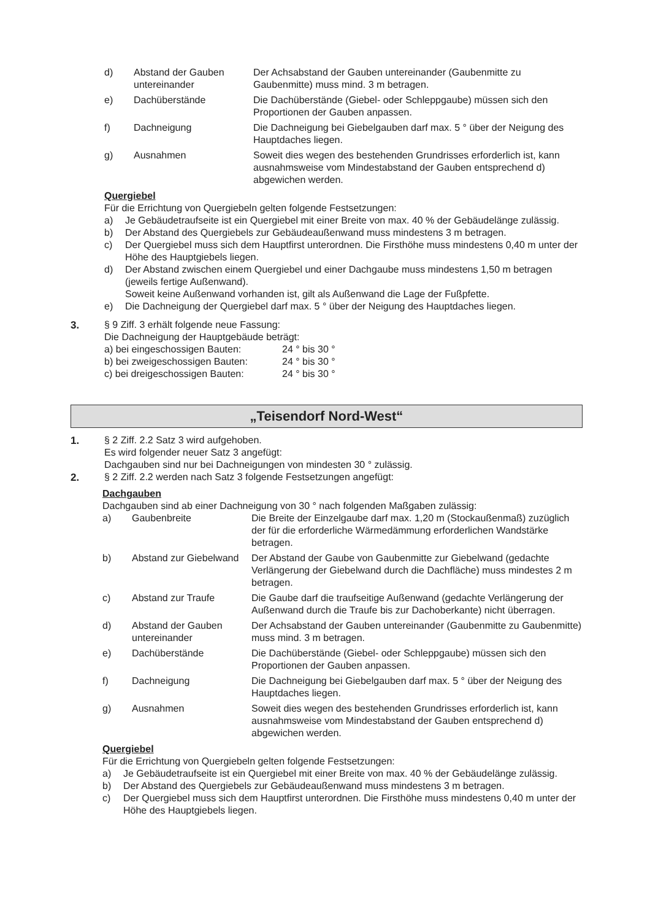d) Abstand der Gauben untereinander Der Achsabstand der Gauben untereinander (Gaubenmitte zu Gaubenmitte) muss mind. 3 m betragen.
e) Dachüberstände Die Dachüberstände (Giebel- oder Schleppgaube) müssen sich den Proportionen der Gauben anpassen.
f) Dachneigung Die Dachneigung bei Giebelgauben darf max. 5 ° über der Neigung des Hauptdaches liegen.
g) Ausnahmen Soweit dies wegen des bestehenden Grundrisses erforderlich ist, kann ausnahmsweise vom Mindestabstand der Gauben entsprechend d) abgewichen werden.
Quergiebel
Für die Errichtung von Quergiebeln gelten folgende Festsetzungen:
a) Je Gebäudetraufseite ist ein Quergiebel mit einer Breite von max. 40 % der Gebäudelänge zulässig.
b) Der Abstand des Quergiebels zur Gebäudeaußenwand muss mindestens 3 m betragen.
c) Der Quergiebel muss sich dem Hauptfirst unterordnen. Die Firsthöhe muss mindestens 0,40 m unter der Höhe des Hauptgiebels liegen.
d) Der Abstand zwischen einem Quergiebel und einer Dachgaube muss mindestens 1,50 m betragen (jeweils fertige Außenwand).
Soweit keine Außenwand vorhanden ist, gilt als Außenwand die Lage der Fußpfette.
e) Die Dachneigung der Quergiebel darf max. 5 ° über der Neigung des Hauptdaches liegen.
3.
§ 9 Ziff. 3 erhält folgende neue Fassung:
Die Dachneigung der Hauptgebäude beträgt:
a) bei eingeschossigen Bauten: 24 ° bis 30 ° b) bei zweigeschossigen Bauten: 24 ° bis 30 ° c) bei dreigeschossigen Bauten: 24 ° bis 30 °
„Teisendorf Nord-West“
1.
§ 2 Ziff. 2.2 Satz 3 wird aufgehoben.
Es wird folgender neuer Satz 3 angefügt:
Dachgauben sind nur bei Dachneigungen von mindesten 30 ° zulässig.
2.
§ 2 Ziff. 2.2 werden nach Satz 3 folgende Festsetzungen angefügt:
Dachgauben
Dachgauben sind ab einer Dachneigung von 30 ° nach folgenden Maßgaben zulässig:
a) Gaubenbreite Die Breite der Einzelgaube darf max. 1,20 m (Stockaußenmaß) zuzüglich der für die erforderliche Wärmedämmung erforderlichen Wandstärke betragen.
b) Abstand zur Giebelwand Der Abstand der Gaube von Gaubenmitte zur Giebelwand (gedachte Verlängerung der Giebelwand durch die Dachfläche) muss mindestes 2 m betragen.
c) Abstand zur Traufe Die Gaube darf die traufseitige Außenwand (gedachte Verlängerung der Außenwand durch die Traufe bis zur Dachoberkante) nicht überragen.
d) Abstand der Gauben untereinander Der Achsabstand der Gauben untereinander (Gaubenmitte zu Gaubenmitte) muss mind. 3 m betragen.
e) Dachüberstände Die Dachüberstände (Giebel- oder Schleppgaube) müssen sich den Proportionen der Gauben anpassen.
f) Dachneigung Die Dachneigung bei Giebelgauben darf max. 5 ° über der Neigung des Hauptdaches liegen.
g) Ausnahmen Soweit dies wegen des bestehenden Grundrisses erforderlich ist, kann ausnahmsweise vom Mindestabstand der Gauben entsprechend d) abgewichen werden.
Quergiebel
Für die Errichtung von Quergiebeln gelten folgende Festsetzungen:
a) Je Gebäudetraufseite ist ein Quergiebel mit einer Breite von max. 40 % der Gebäudelänge zulässig.
b) Der Abstand des Quergiebels zur Gebäudeaußenwand muss mindestens 3 m betragen.
c) Der Quergiebel muss sich dem Hauptfirst unterordnen. Die Firsthöhe muss mindestens 0,40 m unter der Höhe des Hauptgiebels liegen.